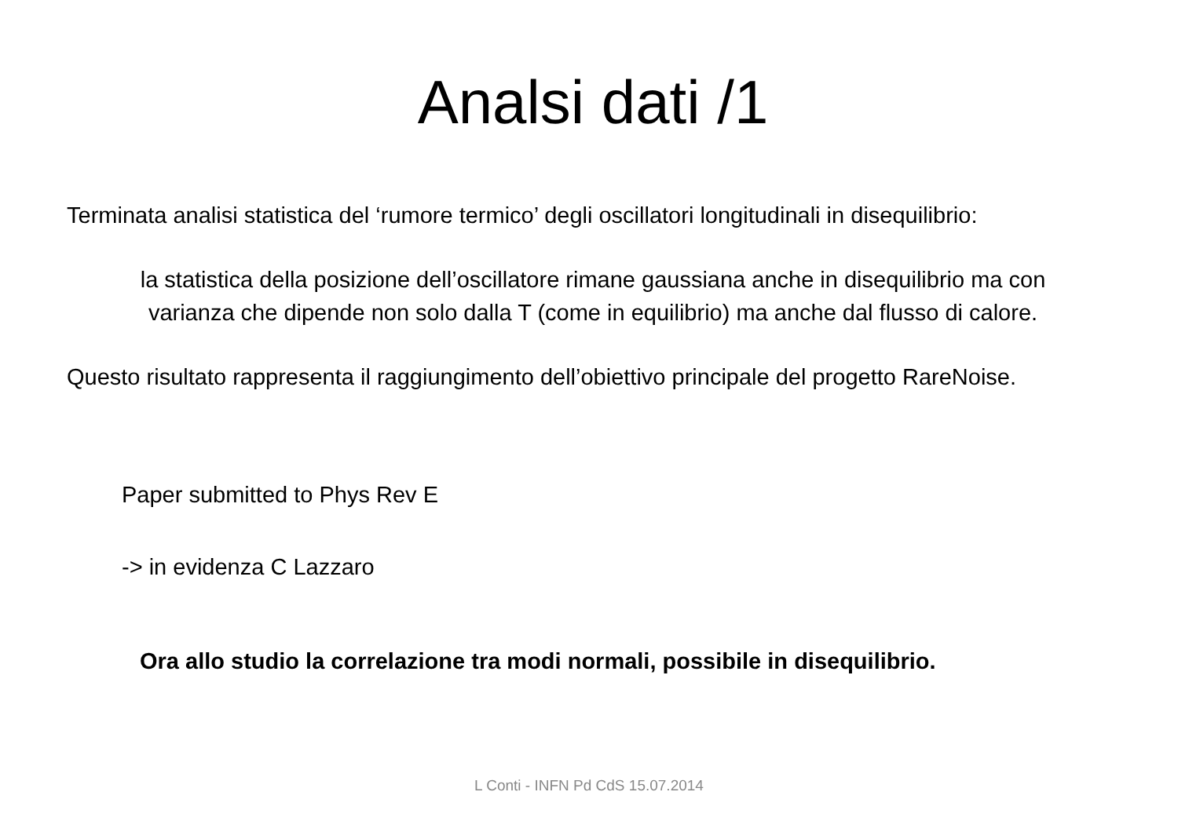Analsi dati /1
Terminata analisi statistica del ‘rumore termico’ degli oscillatori longitudinali in disequilibrio:
la statistica della posizione dell’oscillatore rimane gaussiana anche in disequilibrio ma con
varianza che dipende non solo dalla T (come in equilibrio) ma anche dal flusso di calore.
Questo risultato rappresenta il raggiungimento dell’obiettivo principale del progetto RareNoise.
Paper submitted to Phys Rev E
-> in evidenza C Lazzaro
Ora allo studio la correlazione tra modi normali, possibile in disequilibrio.
L Conti - INFN Pd CdS 15.07.2014